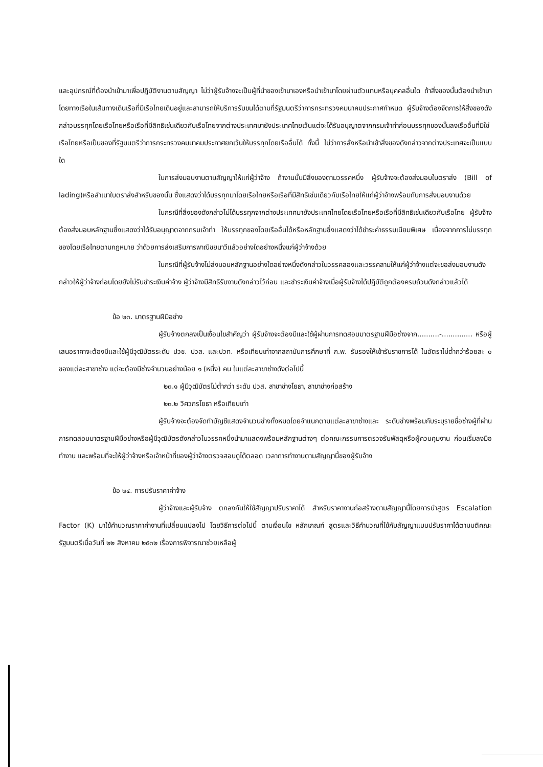และอุปกรณ์ที่ต้องนำเข้ามาเพื่อปฏิบัติงานตามสัญญา ไม่ว่าผู้รับจ้างจะเป็นผู้ที่นำของเข้ามาเองหรือนำเข้ามาโดยผ่านตัวแทนหรือบุคคลอื่นใด ถ้าสิ่งของนั้นต้องนำเข้ามาโดยทางเรือในเส้นทางเดินเรือที่มีเรือไทยเดินอยู่และสามารถให้บริการรับขนได้ตามที่รัฐมนตรีว่าการกระทรวงคมนาคมประกาศกำหนด ผู้รับจ้างต้องจัดการให้สิ่งของดังกล่าวบรรทุกโดยเรือไทยหรือเรือที่มีสิทธิเช่นเดียวกับเรือไทยจากต่างประเทศมายังประเทศไทยเว้นแต่จะได้รับอนุญาตจากกรมเจ้าท่าก่อนบรรทุกของนั้นลงเรืออื่นที่มิใช่เรือไทยหรือเป็นของที่รัฐมนตรีว่าการกระทรวงคมนาคมประกาศยกเว้นให้บรรทุกโดยเรืออื่นได้ ทั้งนี้ ไม่ว่าการสั่งหรือนำเข้าสิ่งของดังกล่าวจากต่างประเทศจะเป็นแบบใด
ในการส่งมอบงานตามสัญญาให้แก่ผู้ว่าจ้าง ถ้างานนั้นมีสิ่งของตามวรรคหนึ่ง ผู้รับจ้างจะต้องส่งมอบใบตราส่ง (Bill of lading)หรือสำเนาใบตราส่งสำหรับของนั้น ซึ่งแสดงว่าได้บรรทุกมาโดยเรือไทยหรือเรือที่มีสิทธิเช่นเดียวกับเรือไทยให้แก่ผู้ว่าจ้างพร้อมกับการส่งมอบงานด้วย
ในกรณีที่สิ่งของดังกล่าวไม่ได้บรรทุกจากต่างประเทศมายังประเทศไทยโดยเรือไทยหรือเรือที่มีสิทธิเช่นเดียวกับเรือไทย ผู้รับจ้างต้องส่งมอบหลักฐานซึ่งแสดงว่าได้รับอนุญาตจากกรมเจ้าท่า ให้บรรทุกของโดยเรืออื่นได้หรือหลักฐานซึ่งแสดงว่าได้ชำระค่าธรรมเนียมพิเศษ เนื่องจากการไม่บรรทุกของโดยเรือไทยตามกฎหมาย ว่าด้วยการส่งเสริมการพาณิชยนาวีแล้วอย่างใดอย่างหนึ่งแก่ผู้ว่าจ้างด้วย
ในกรณีที่ผู้รับจ้างไม่ส่งมอบหลักฐานอย่างใดอย่างหนึ่งดังกล่าวในวรรคสองและวรรคสามให้แก่ผู้ว่าจ้างแต่จะขอส่งมอบงานดังกล่าวให้ผู้ว่าจ้างก่อนโดยยังไม่รับชำระเงินค่าจ้าง ผู้ว่าจ้างมีสิทธิรับงานดังกล่าวไว้ก่อน และชำระเงินค่าจ้างเมื่อผู้รับจ้างได้ปฏิบัติถูกต้องครบถ้วนดังกล่าวแล้วได้
ข้อ ๒๓. มาตรฐานฝีมือช่าง
ผู้รับจ้างตกลงเป็นเงื่อนไขสำคัญว่า ผู้รับจ้างจะต้องมีและใช้ผู้ผ่านการทดสอบมาตรฐานฝีมือช่างจาก..........-.............. หรือผู้เสนอราคาจะต้องมีและใช้ผู้มีวุฒิบัตรระดับ ปวช. ปวส. และปวท. หรือเทียบเท่าจากสถาบันการศึกษาที่ ก.พ. รับรองให้เข้ารับราชการได้ ในอัตราไม่ต่ำกว่าร้อยละ ๐ ของแต่ละสาขาช่าง แต่จะต้องมีช่างจำนวนอย่างน้อย ๑ (หนึ่ง) คน ในแต่ละสาขาช่างดังต่อไปนี้
๒๓.๑ ผู้มีวุฒิบัตรไม่ต่ำกว่า ระดับ ปวส. สาขาช่างโยธา, สาขาช่างก่อสร้าง
๒๓.๒ วิศวกรโยธา หรือเทียบเท่า
ผู้รับจ้างจะต้องจัดทำบัญชีแสดงจำนวนช่างทั้งหมดโดยจำแนกตามแต่ละสาขาช่างและ ระดับช่างพร้อมกับระบุรายชื่อช่างผู้ที่ผ่านการทดสอบมาตรฐานฝีมือช่างหรือผู้มีวุฒิบัตรดังกล่าวในวรรคหนึ่งนำมาแสดงพร้อมหลักฐานต่างๆ ต่อคณะกรรมการตรวจรับพัสดุหรือผู้ควบคุมงาน ก่อนเริ่มลงมือทำงาน และพร้อมที่จะให้ผู้ว่าจ้างหรือเจ้าหน้าที่ของผู้ว่าจ้างตรวจสอบดูได้ตลอด เวลาการทำงานตามสัญญานี้ของผู้รับจ้าง
ข้อ ๒๔. การปรับราคาค่าจ้าง
ผู้ว่าจ้างและผู้รับจ้าง ตกลงกันให้ใช้สัญญาปรับราคาได้ สำหรับราคางานก่อสร้างตามสัญญานี้โดยการนำสูตร Escalation Factor (K) มาใช้คำนวณราคาค่างานที่เปลี่ยนแปลงไป โดยวิธีการต่อไปนี้ ตามเงื่อนไข หลักเกณฑ์ สูตรและวิธีคำนวณที่ใช้กับสัญญาแบบปรับราคาได้ตามมติคณะรัฐมนตรีเมื่อวันที่ ๒๒ สิงหาคม ๒๕๓๒ เรื่องการพิจารณาช่วยเหลือผู้